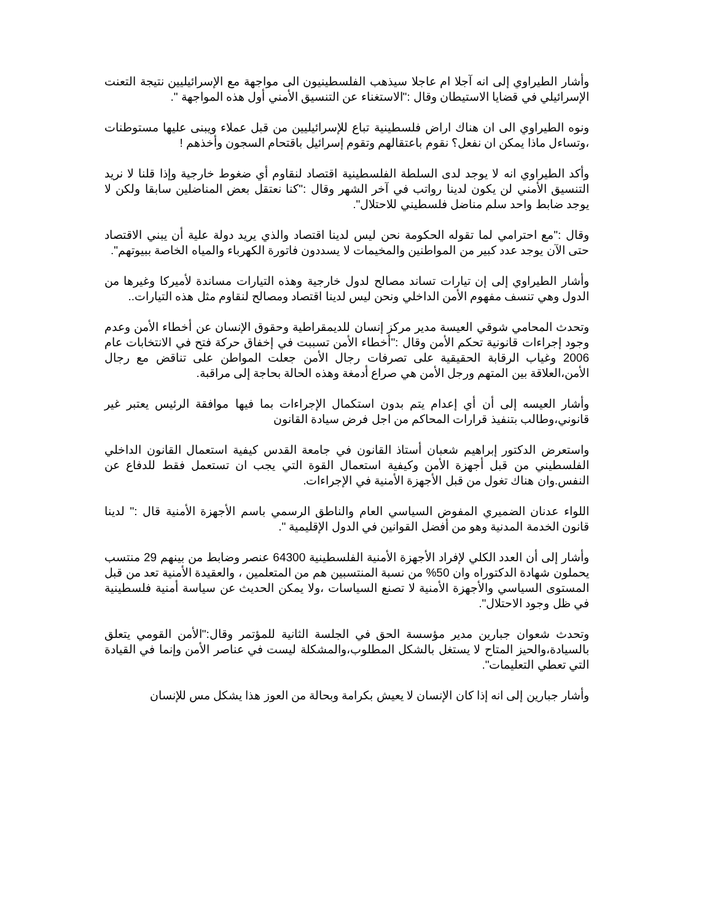وأشار الطيراوي إلى انه آجلا ام عاجلا سيذهب الفلسطينيون الى مواجهة مع الإسرائيليين نتيجة التعنت الإسرائيلي في قضايا الاستيطان وقال :"الاستغناء عن التنسيق الأمني أول هذه المواجهة ".
ونوه الطيراوي الى ان هناك اراض فلسطينية تباع للإسرائيليين من قبل عملاء ويبنى عليها مستوطنات ،وتساءل ماذا يمكن ان نفعل؟ نقوم باعتقالهم وتقوم إسرائيل باقتحام السجون وأخذهم !
وأكد الطيراوي انه لا يوجد لدى السلطة الفلسطينية اقتصاد لنقاوم أي ضغوط خارجية وإذا قلنا لا نريد التنسيق الأمني لن يكون لدينا رواتب في آخر الشهر وقال :"كنا نعتقل بعض المناضلين سابقا ولكن لا يوجد ضابط واحد سلم مناضل فلسطيني للاحتلال".
وقال :"مع احترامي لما تقوله الحكومة نحن ليس لدينا اقتصاد والذي يريد دولة علية أن يبني الاقتصاد حتى الآن يوجد عدد كبير من المواطنين والمخيمات لا يسددون فاتورة الكهرباء والمياه الخاصة ببيوتهم".
وأشار الطيراوي إلى إن تيارات تساند مصالح لدول خارجية وهذه التيارات مساندة لأميركا وغيرها من الدول وهي تنسف مفهوم الأمن الداخلي ونحن ليس لدينا اقتصاد ومصالح لنقاوم مثل هذه التيارات..
وتحدث المحامي شوقي العيسة مدير مركز إنسان للديمقراطية وحقوق الإنسان عن أخطاء الأمن وعدم وجود إجراءات قانونية تحكم الأمن وقال :"أخطاء الأمن تسببت في إخفاق حركة فتح في الانتخابات عام 2006 وغياب الرقابة الحقيقية على تصرفات رجال الأمن جعلت المواطن على تناقض مع رجال الأمن،العلاقة بين المتهم ورجل الأمن هي صراع أدمغة وهذه الحالة بحاجة إلى مراقبة.
وأشار العيسه إلى أن أي إعدام يتم بدون استكمال الإجراءات بما فيها موافقة الرئيس يعتبر غير قانوني،وطالب بتنفيذ قرارات المحاكم من اجل فرض سيادة القانون
واستعرض الدكتور إبراهيم شعبان أستاذ القانون في جامعة القدس كيفية استعمال القانون الداخلي الفلسطيني من قبل أجهزة الأمن وكيفية استعمال القوة التي يجب ان تستعمل فقط للدفاع عن النفس.وان هناك تغول من قبل الأجهزة الأمنية في الإجراءات.
اللواء عدنان الضميري المفوض السياسي العام والناطق الرسمي باسم الأجهزة الأمنية قال :" لدينا قانون الخدمة المدنية وهو من أفضل القوانين في الدول الإقليمية ".
وأشار إلى أن العدد الكلي لإفراد الأجهزة الأمنية الفلسطينية 64300 عنصر وضابط من بينهم 29 منتسب يحملون شهادة الدكتوراه وان 50% من نسبة المنتسبين هم من المتعلمين ، والعقيدة الأمنية تعد من قبل المستوى السياسي والأجهزة الأمنية لا تصنع السياسات ،ولا يمكن الحديث عن سياسة أمنية فلسطينية في ظل وجود الاحتلال".
وتحدث شعوان جبارين مدير مؤسسة الحق في الجلسة الثانية للمؤتمر وقال:"الأمن القومي يتعلق بالسيادة،والحيز المتاح لا يستغل بالشكل المطلوب،والمشكلة ليست في عناصر الأمن وإنما في القيادة التي تعطي التعليمات".
وأشار جبارين إلى انه إذا كان الإنسان لا يعيش بكرامة وبحالة من العوز هذا يشكل مس للإنسان